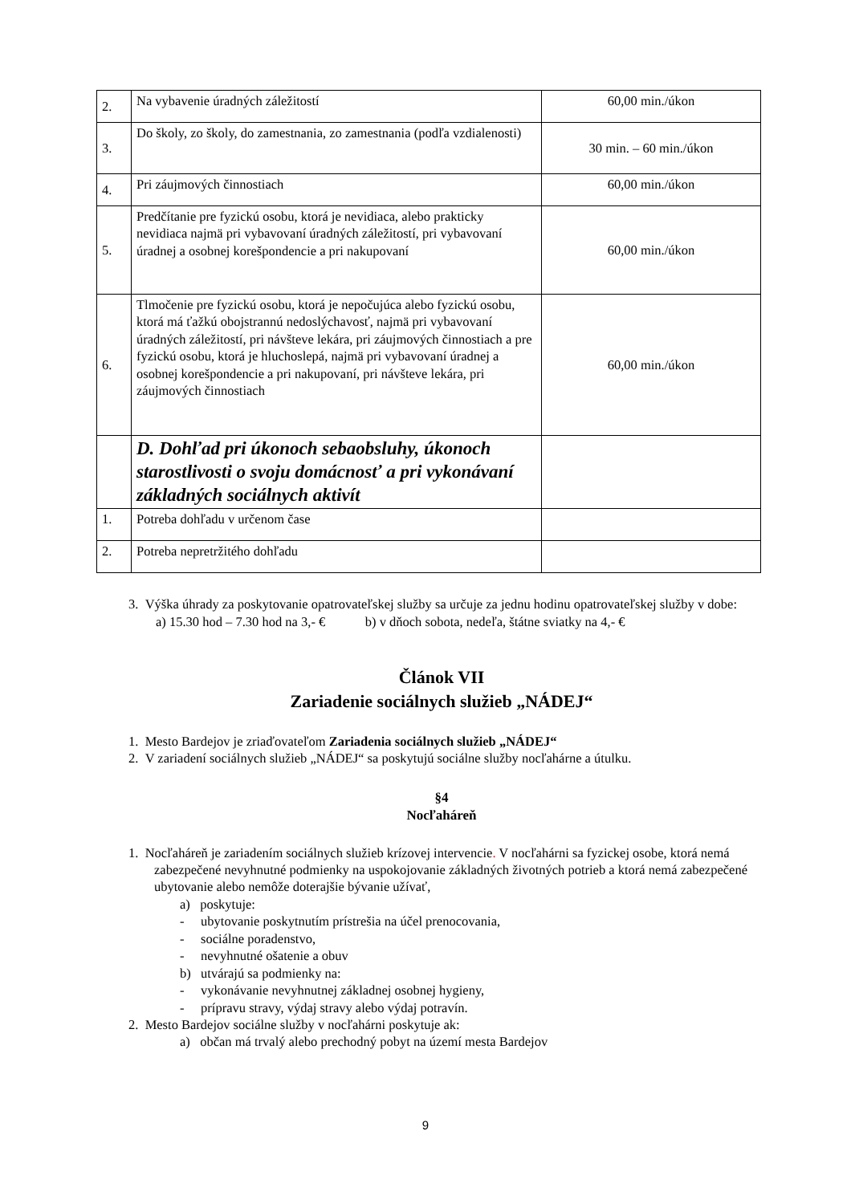| 2. | Na vybavenie úradných záležitostí | 60,00 min./úkon |
| 3. | Do školy, zo školy, do zamestnania, zo zamestnania (podľa vzdialenosti) | 30 min. – 60 min./úkon |
| 4. | Pri záujmových činnostiach | 60,00 min./úkon |
| 5. | Predčítanie pre fyzickú osobu, ktorá je nevidiaca, alebo prakticky nevidiaca najmä pri vybavovaní úradných záležitostí, pri vybavovaní úradnej a osobnej korešpondencie a pri nakupovaní | 60,00 min./úkon |
| 6. | Tlmočenie pre fyzickú osobu, ktorá je nepočujúca alebo fyzickú osobu, ktorá má ťažkú obojstrannú nedoslýchavosť, najmä pri vybavovaní úradných záležitostí, pri návšteve lekára, pri záujmových činnostiach a pre fyzickú osobu, ktorá je hluchoslepá, najmä pri vybavovaní úradnej a osobnej korešpondencie a pri nakupovaní, pri návšteve lekára, pri záujmových činnostiach | 60,00 min./úkon |
| | D. Dohľad pri úkonoch sebaobsluhy, úkonoch starostlivosti o svoju domácnosť a pri vykonávaní základných sociálnych aktivít | |
| 1. | Potreba dohľadu v určenom čase | |
| 2. | Potreba nepretržitého dohľadu | |
3. Výška úhrady za poskytovanie opatrovateľskej služby sa určuje za jednu hodinu opatrovateľskej služby v dobe:
a) 15.30 hod – 7.30 hod na 3,- € b) v dňoch sobota, nedeľa, štátne sviatky na 4,- €
Článok VII
Zariadenie sociálnych služieb „NÁDEJ“
1. Mesto Bardejov je zriaďovateľom Zariadenia sociálnych služieb „NÁDEJ“
2. V zariadení sociálnych služieb „NÁDEJ“ sa poskytujú sociálne služby nocľahárne a útulku.
§4
Nocľaháreň
1. Nocľaháreň je zariadením sociálnych služieb krízovej intervencie. V nocľahárni sa fyzickej osobe, ktorá nemá zabezpečené nevyhnutné podmienky na uspokojovanie základných životných potrieb a ktorá nemá zabezpečené ubytovanie alebo nemôže doterajšie bývanie užívať,
a) poskytuje:
- ubytovanie poskytnutím prístrešia na účel prenocovania,
- sociálne poradenstvo,
- nevyhnutné ošatenie a obuv
b) utvárajú sa podmienky na:
- vykonávanie nevyhnutnej základnej osobnej hygieny,
- prípravu stravy, výdaj stravy alebo výdaj potravín.
2. Mesto Bardejov sociálne služby v nocľahárni poskytuje ak:
a) občan má trvalý alebo prechodný pobyt na území mesta Bardejov
9